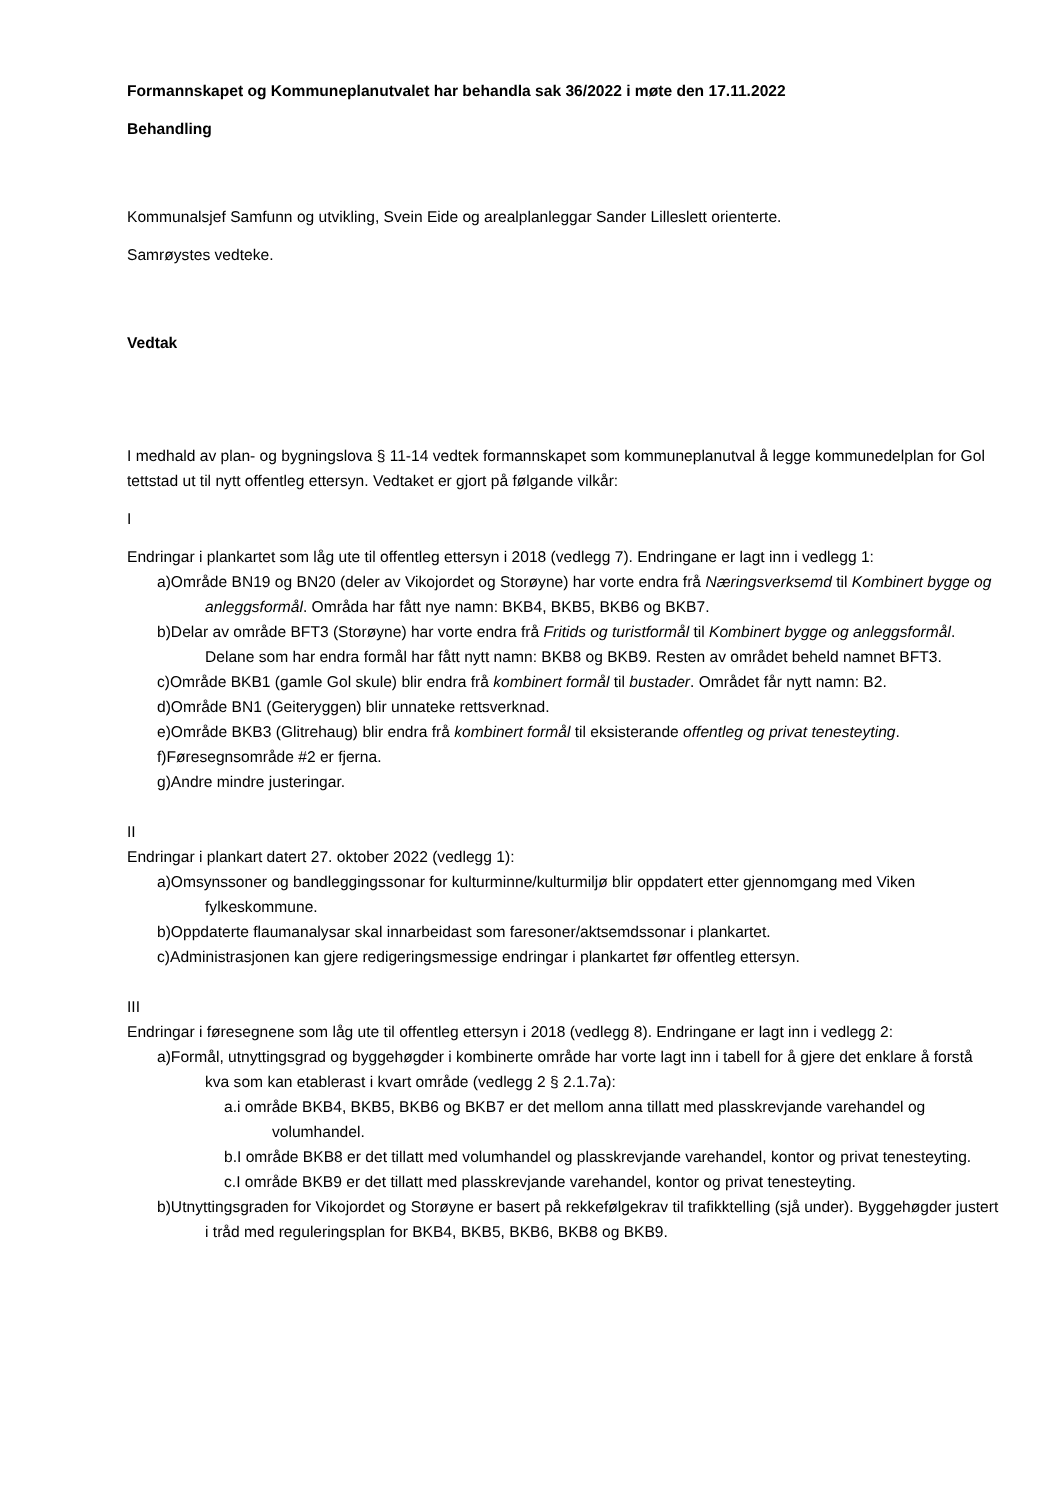Formannskapet og Kommuneplanutvalet har behandla sak 36/2022 i møte den 17.11.2022
Behandling
Kommunalsjef Samfunn og utvikling, Svein Eide og arealplanleggar Sander Lilleslett orienterte.
Samrøystes vedteke.
Vedtak
I medhald av plan- og bygningslova § 11-14 vedtek formannskapet som kommuneplanutval å legge kommunedelplan for Gol tettstad ut til nytt offentleg ettersyn. Vedtaket er gjort på følgande vilkår:
I
Endringar i plankartet som låg ute til offentleg ettersyn i 2018 (vedlegg 7). Endringane er lagt inn i vedlegg 1:
a)Område BN19 og BN20 (deler av Vikojordet og Storøyne) har vorte endra frå Næringsverksemd til Kombinert bygge og anleggsformål. Områda har fått nye namn: BKB4, BKB5, BKB6 og BKB7.
b)Delar av område BFT3 (Storøyne) har vorte endra frå Fritids og turistformål til Kombinert bygge og anleggsformål. Delane som har endra formål har fått nytt namn: BKB8 og BKB9. Resten av området beheld namnet BFT3.
c)Område BKB1 (gamle Gol skule) blir endra frå kombinert formål til bustader. Området får nytt namn: B2.
d)Område BN1 (Geiteryggen) blir unnateke rettsverknad.
e)Område BKB3 (Glitrehaug) blir endra frå kombinert formål til eksisterande offentleg og privat tenesteyting.
f)Føresegnsområde #2 er fjerna.
g)Andre mindre justeringar.
II
Endringar i plankart datert 27. oktober 2022 (vedlegg 1):
a)Omsynssoner og bandleggingssonar for kulturminne/kulturmiljø blir oppdatert etter gjennomgang med Viken fylkeskommune.
b)Oppdaterte flaumanalysar skal innarbeidast som faresoner/aktsemdssonar i plankartet.
c)Administrasjonen kan gjere redigeringsmessige endringar i plankartet før offentleg ettersyn.
III
Endringar i føresegnene som låg ute til offentleg ettersyn i 2018 (vedlegg 8). Endringane er lagt inn i vedlegg 2:
a)Formål, utnyttingsgrad og byggehøgder i kombinerte område har vorte lagt inn i tabell for å gjere det enklare å forstå kva som kan etablerast i kvart område (vedlegg 2 § 2.1.7a):
a.i område BKB4, BKB5, BKB6 og BKB7 er det mellom anna tillatt med plasskrevjande varehandel og volumhandel.
b.I område BKB8 er det tillatt med volumhandel og plasskrevjande varehandel, kontor og privat tenesteyting.
c.I område BKB9 er det tillatt med plasskrevjande varehandel, kontor og privat tenesteyting.
b)Utnyttingsgraden for Vikojordet og Storøyne er basert på rekkefølgekrav til trafikktelling (sjå under). Byggehøgder justert i tråd med reguleringsplan for BKB4, BKB5, BKB6, BKB8 og BKB9.